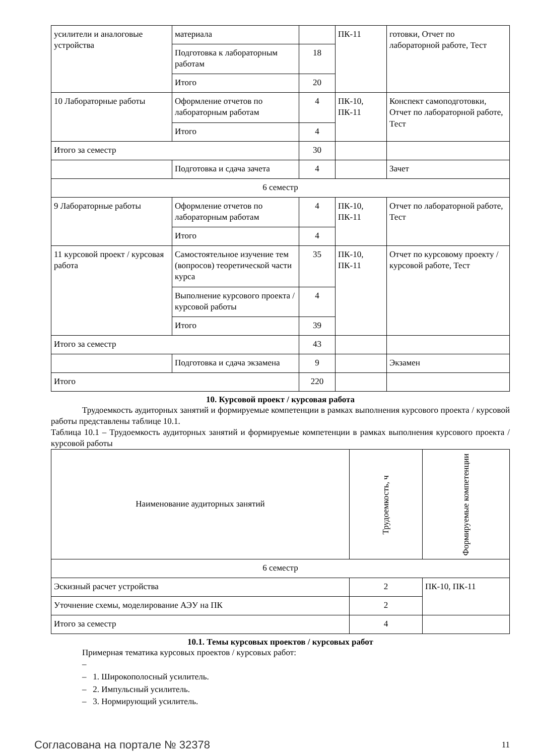| усилители и аналоговые устройства | материала | | ПК-11 | готовки, Отчет по лабораторной работе, Тест |
| | Подготовка к лабораторным работам | 18 | | |
| | Итого | 20 | | |
| 10 Лабораторные работы | Оформление отчетов по лабораторным работам | 4 | ПК-10, ПК-11 | Конспект самоподготовки, Отчет по лабораторной работе, Тест |
| | Итого | 4 | | |
| Итого за семестр | | 30 | | |
| | Подготовка и сдача зачета | 4 | | Зачет |
| 6 семестр | | | | |
| 9 Лабораторные работы | Оформление отчетов по лабораторным работам | 4 | ПК-10, ПК-11 | Отчет по лабораторной работе, Тест |
| | Итого | 4 | | |
| 11 курсовой проект / курсовая работа | Самостоятельное изучение тем (вопросов) теоретической части курса | 35 | ПК-10, ПК-11 | Отчет по курсовому проекту / курсовой работе, Тест |
| | Выполнение курсового проекта / курсовой работы | 4 | | |
| | Итого | 39 | | |
| Итого за семестр | | 43 | | |
| | Подготовка и сдача экзамена | 9 | | Экзамен |
| Итого | | 220 | | |
10. Курсовой проект / курсовая работа
Трудоемкость аудиторных занятий и формируемые компетенции в рамках выполнения курсового проекта / курсовой работы представлены таблице 10.1.
Таблица 10.1 – Трудоемкость аудиторных занятий и формируемые компетенции в рамках выполнения курсового проекта / курсовой работы
| Наименование аудиторных занятий | Трудоемкость, ч | Формируемые компетенции |
| --- | --- | --- |
| 6 семестр | | |
| Эскизный расчет устройства | 2 | ПК-10, ПК-11 |
| Уточнение схемы, моделирование АЭУ на ПК | 2 | |
| Итого за семестр | 4 | |
10.1. Темы курсовых проектов / курсовых работ
Примерная тематика курсовых проектов / курсовых работ:
–
– 1. Широкополосный усилитель.
– 2. Импульсный усилитель.
– 3. Нормирующий усилитель.
Согласована на портале № 32378 11